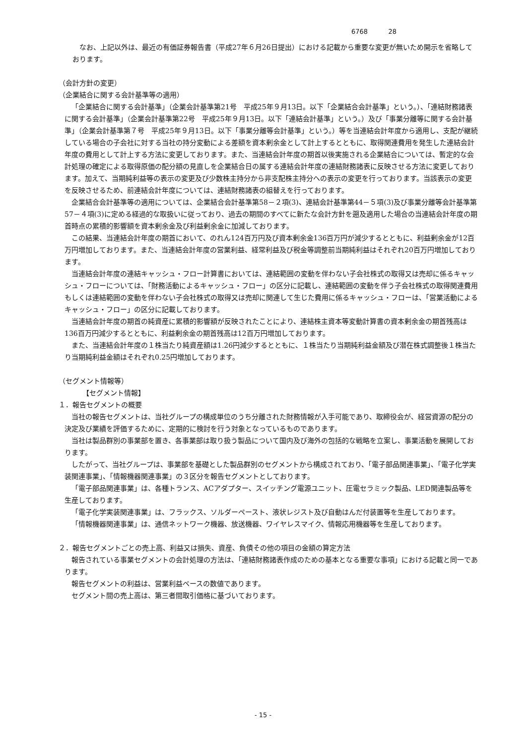6768 28
なお、上記以外は、最近の有価証券報告書（平成27年６月26日提出）における記載から重要な変更が無いため開示を省略しております。
（会計方針の変更）
（企業結合に関する会計基準等の適用）
「企業結合に関する会計基準」（企業会計基準第21号　平成25年９月13日。以下「企業結合会計基準」という。）、「連結財務諸表に関する会計基準」（企業会計基準第22号　平成25年９月13日。以下「連結会計基準」という。）及び「事業分離等に関する会計基準」（企業会計基準第７号　平成25年９月13日。以下「事業分離等会計基準」という。）等を当連結会計年度から適用し、支配が継続している場合の子会社に対する当社の持分変動による差額を資本剰余金として計上するとともに、取得関連費用を発生した連結会計年度の費用として計上する方法に変更しております。また、当連結会計年度の期首以後実施される企業結合については、暫定的な会計処理の確定による取得原価の配分額の見直しを企業結合日の属する連結会計年度の連結財務諸表に反映させる方法に変更しております。加えて、当期純利益等の表示の変更及び少数株主持分から非支配株主持分への表示の変更を行っております。当該表示の変更を反映させるため、前連結会計年度については、連結財務諸表の組替えを行っております。
企業結合会計基準等の適用については、企業結合会計基準第58－２項(3)、連結会計基準第44－５項(3)及び事業分離等会計基準第57－４項(3)に定める経過的な取扱いに従っており、過去の期間のすべてに新たな会計方針を遡及適用した場合の当連結会計年度の期首時点の累積的影響額を資本剰余金及び利益剰余金に加減しております。
この結果、当連結会計年度の期首において、のれん124百万円及び資本剰余金136百万円が減少するとともに、利益剰余金が12百万円増加しております。また、当連結会計年度の営業利益、経常利益及び税金等調整前当期純利益はそれぞれ20百万円増加しております。
当連結会計年度の連結キャッシュ・フロー計算書においては、連結範囲の変動を伴わない子会社株式の取得又は売却に係るキャッシュ・フローについては、「財務活動によるキャッシュ・フロー」の区分に記載し、連結範囲の変動を伴う子会社株式の取得関連費用もしくは連結範囲の変動を伴わない子会社株式の取得又は売却に関連して生じた費用に係るキャッシュ・フローは、「営業活動によるキャッシュ・フロー」の区分に記載しております。
当連結会計年度の期首の純資産に累積的影響額が反映されたことにより、連結株主資本等変動計算書の資本剰余金の期首残高は136百万円減少するとともに、利益剰余金の期首残高は12百万円増加しております。
また、当連結会計年度の１株当たり純資産額は1.26円減少するとともに、１株当たり当期純利益金額及び潜在株式調整後１株当たり当期純利益金額はそれぞれ0.25円増加しております。
（セグメント情報等）
【セグメント情報】
１．報告セグメントの概要
当社の報告セグメントは、当社グループの構成単位のうち分離された財務情報が入手可能であり、取締役会が、経営資源の配分の決定及び業績を評価するために、定期的に検討を行う対象となっているものであります。
当社は製品群別の事業部を置き、各事業部は取り扱う製品について国内及び海外の包括的な戦略を立案し、事業活動を展開しております。
したがって、当社グループは、事業部を基礎とした製品群別のセグメントから構成されており、「電子部品関連事業」、「電子化学実装関連事業」、「情報機器関連事業」の３区分を報告セグメントとしております。
「電子部品関連事業」は、各種トランス、ACアダプター、スイッチング電源ユニット、圧電セラミック製品、LED関連製品等を生産しております。
「電子化学実装関連事業」は、フラックス、ソルダーペースト、液状レジスト及び自動はんだ付装置等を生産しております。
「情報機器関連事業」は、通信ネットワーク機器、放送機器、ワイヤレスマイク、情報応用機器等を生産しております。
２．報告セグメントごとの売上高、利益又は損失、資産、負債その他の項目の金額の算定方法
報告されている事業セグメントの会計処理の方法は、「連結財務諸表作成のための基本となる重要な事項」における記載と同一であります。
報告セグメントの利益は、営業利益ベースの数値であります。
セグメント間の売上高は、第三者間取引価格に基づいております。
- 15 -